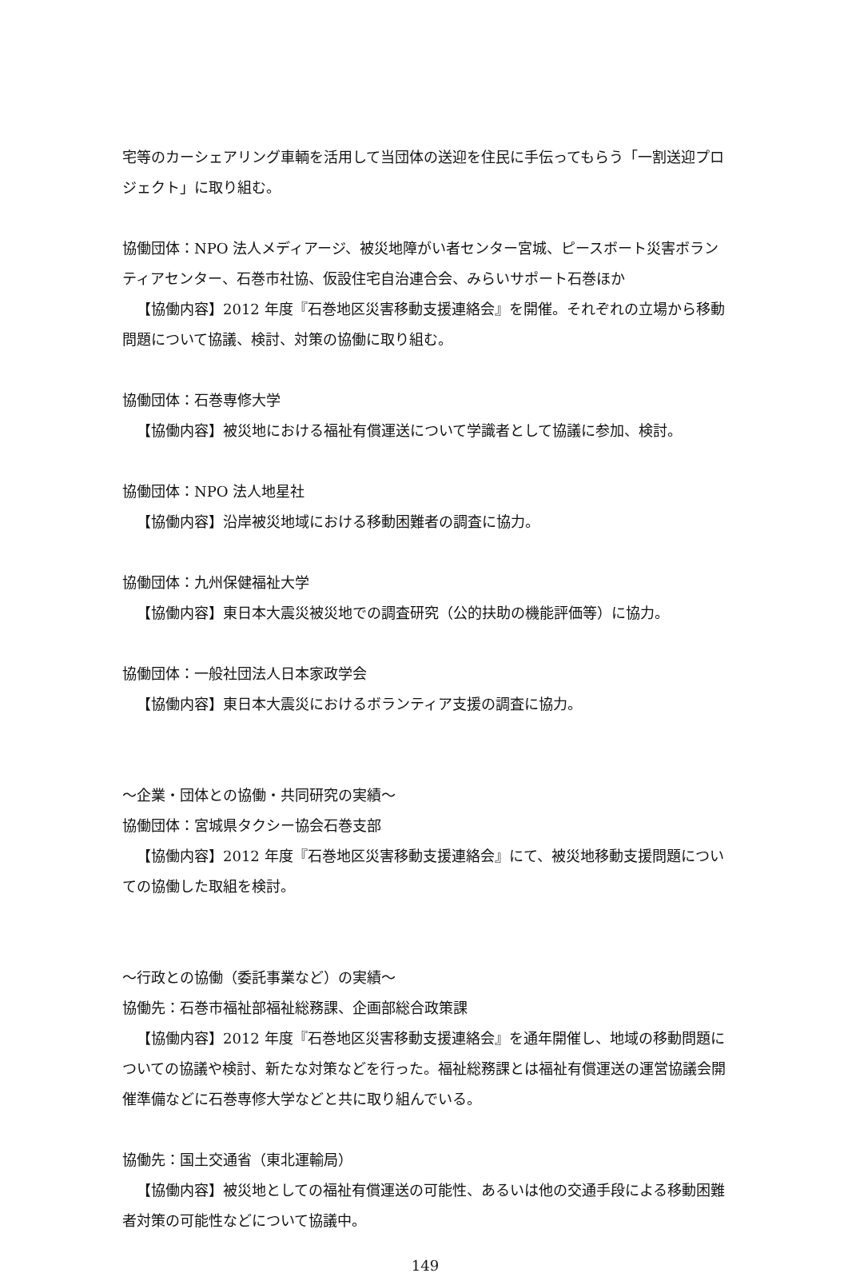宅等のカーシェアリング車輌を活用して当団体の送迎を住民に手伝ってもらう「一割送迎プロジェクト」に取り組む。
協働団体：NPO 法人メディアージ、被災地障がい者センター宮城、ピースボート災害ボランティアセンター、石巻市社協、仮設住宅自治連合会、みらいサポート石巻ほか
【協働内容】2012 年度『石巻地区災害移動支援連絡会』を開催。それぞれの立場から移動問題について協議、検討、対策の協働に取り組む。
協働団体：石巻専修大学
【協働内容】被災地における福祉有償運送について学識者として協議に参加、検討。
協働団体：NPO 法人地星社
【協働内容】沿岸被災地域における移動困難者の調査に協力。
協働団体：九州保健福祉大学
【協働内容】東日本大震災被災地での調査研究（公的扶助の機能評価等）に協力。
協働団体：一般社団法人日本家政学会
【協働内容】東日本大震災におけるボランティア支援の調査に協力。
～企業・団体との協働・共同研究の実績～
協働団体：宮城県タクシー協会石巻支部
【協働内容】2012 年度『石巻地区災害移動支援連絡会』にて、被災地移動支援問題についての協働した取組を検討。
～行政との協働（委託事業など）の実績～
協働先：石巻市福祉部福祉総務課、企画部総合政策課
【協働内容】2012 年度『石巻地区災害移動支援連絡会』を通年開催し、地域の移動問題についての協議や検討、新たな対策などを行った。福祉総務課とは福祉有償運送の運営協議会開催準備などに石巻専修大学などと共に取り組んでいる。
協働先：国土交通省（東北運輸局）
【協働内容】被災地としての福祉有償運送の可能性、あるいは他の交通手段による移動困難者対策の可能性などについて協議中。
149